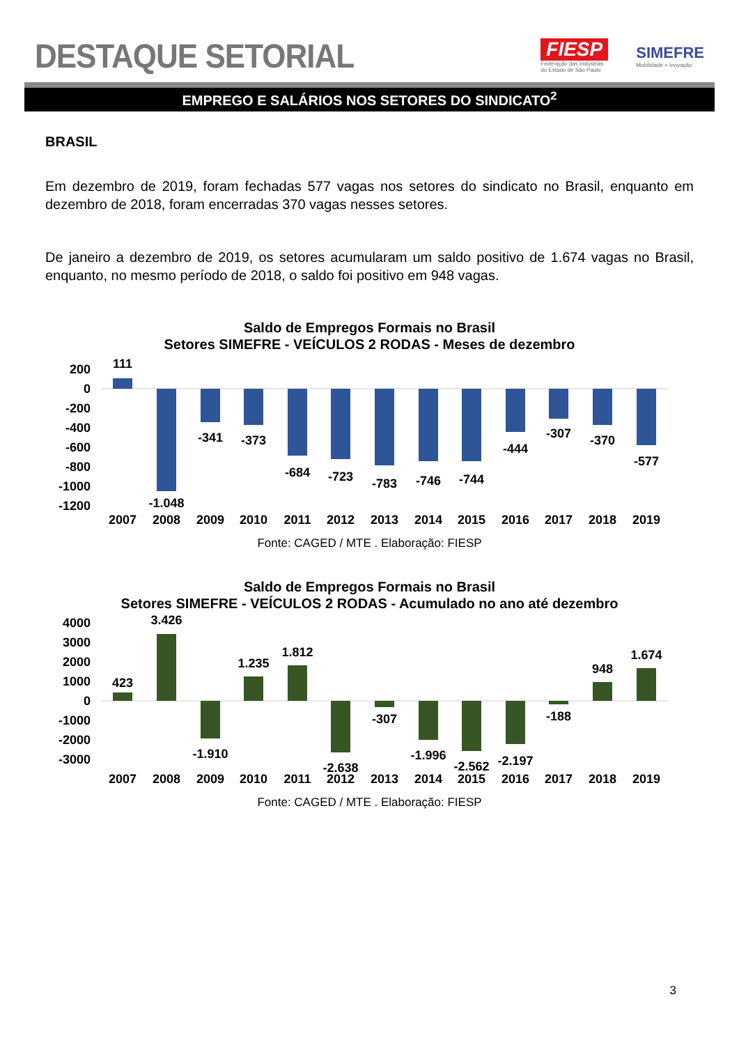DESTAQUE SETORIAL
FIESP
Federação das Indústrias
do Estado de São Paulo
SIMEFRE
Mobilidade + Inovação
EMPREGO E SALÁRIOS NOS SETORES DO SINDICATO<sup>2</sup>
BRASIL
Em dezembro de 2019, foram fechadas 577 vagas nos setores do sindicato no Brasil, enquanto em dezembro de 2018, foram encerradas 370 vagas nesses setores.
De janeiro a dezembro de 2019, os setores acumularam um saldo positivo de 1.674 vagas no Brasil, enquanto, no mesmo período de 2018, o saldo foi positivo em 948 vagas.
Saldo de Empregos Formais no Brasil
Setores SIMEFRE - VEÍCULOS 2 RODAS - Meses de dezembro
200
0
-200
-400
-600
-800
-1000
-1200
111
-1.048
-341
-373
-684
-723
-783
-746
-744
-444
-307
-370
-577
2007
2008
2009
2010
2011
2012
2013
2014
2015
2016
2017
2018
2019
Fonte: CAGED / MTE . Elaboração: FIESP
Saldo de Empregos Formais no Brasil
Setores SIMEFRE - VEÍCULOS 2 RODAS - Acumulado no ano até dezembro
4000
3000
2000
1000
0
-1000
-2000
-3000
423
3.426
-1.910
1.235
1.812
-2.638
-307
-1.996
-2.562
-2.197
-188
948
1.674
2007
2008
2009
2010
2011
2012
2013
2014
2015
2016
2017
2018
2019
Fonte: CAGED / MTE . Elaboração: FIESP
3